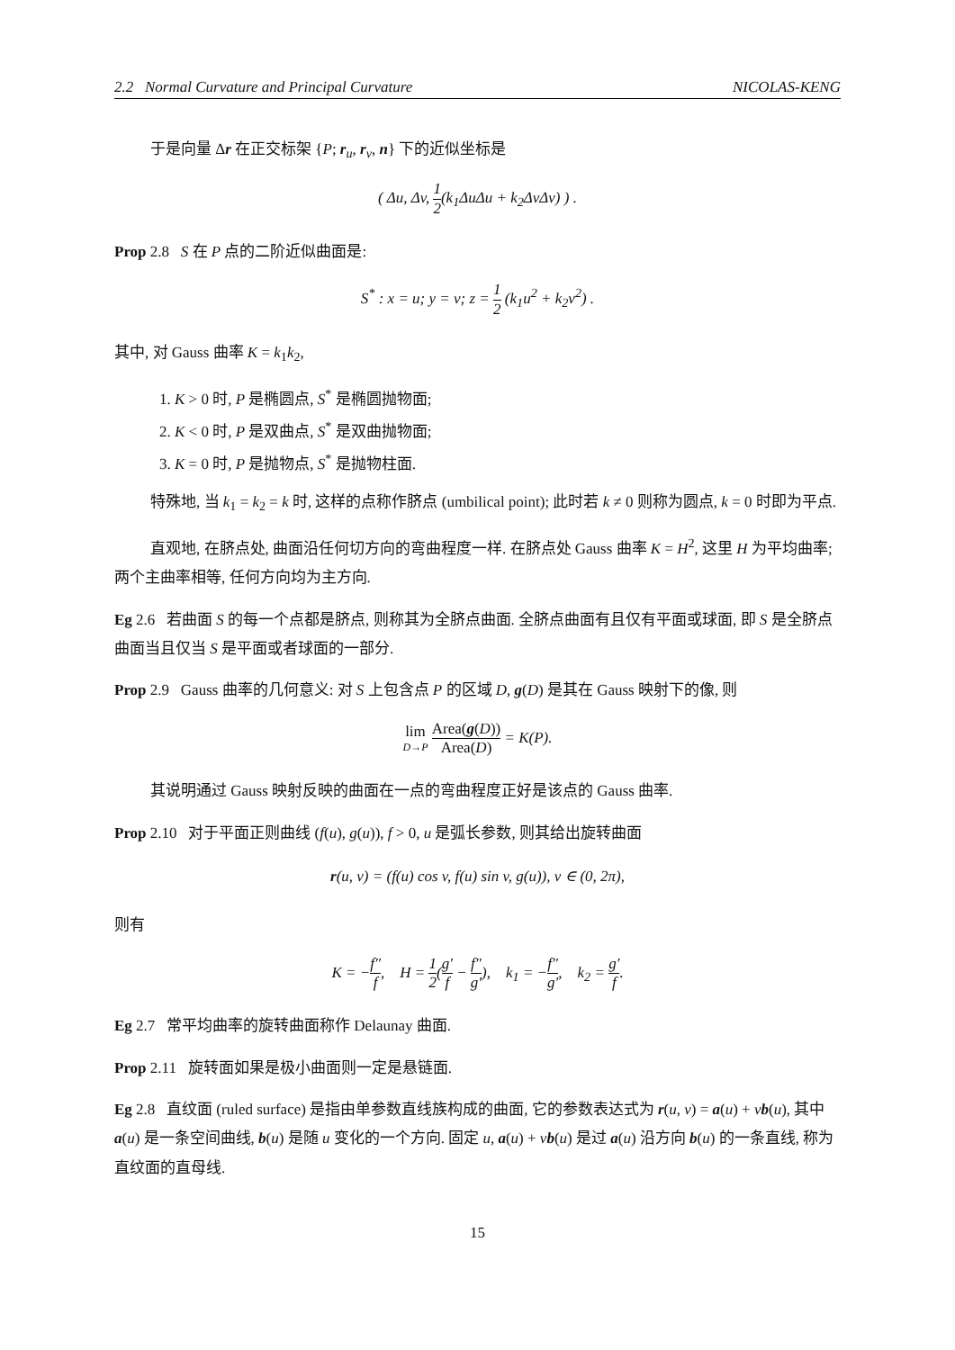2.2 Normal Curvature and Principal Curvature NICOLAS-KENG
于是向量 Δr 在正交标架 {P; r<sub>u</sub>, r<sub>v</sub>, n} 下的近似坐标是
( Δu, Δv, 1 2(k<sub>1</sub>ΔuΔu + k<sub>2</sub>ΔvΔv) ) .
Prop 2.8 S 在 P 点的二阶近似曲面是:
S<sup>*</sup> : x = u; y = v; z = 1 2 (k<sub>1</sub>u<sup>2</sup> + k<sub>2</sub>v<sup>2</sup>) .
其中, 对 Gauss 曲率 K = k<sub>1</sub>k<sub>2</sub>,
1. K > 0 时, P 是椭圆点, S<sup>*</sup> 是椭圆抛物面;
2. K < 0 时, P 是双曲点, S<sup>*</sup> 是双曲抛物面;
3. K = 0 时, P 是抛物点, S<sup>*</sup> 是抛物柱面.
特殊地, 当 k<sub>1</sub> = k<sub>2</sub> = k 时, 这样的点称作脐点 (umbilical point); 此时若 k ≠ 0 则称为圆点, k = 0 时即为平点.
直观地, 在脐点处, 曲面沿任何切方向的弯曲程度一样. 在脐点处 Gauss 曲率 K = H<sup>2</sup>, 这里 H 为平均曲率; 两个主曲率相等, 任何方向均为主方向.
Eg 2.6 若曲面 S 的每一个点都是脐点, 则称其为全脐点曲面. 全脐点曲面有且仅有平面或球面, 即 S 是全脐点曲面当且仅当 S 是平面或者球面的一部分.
Prop 2.9 Gauss 曲率的几何意义: 对 S 上包含点 P 的区域 D, g(D) 是其在 Gauss 映射下的像, 则
lim D→P Area(g(D)) Area(D) = K(P).
其说明通过 Gauss 映射反映的曲面在一点的弯曲程度正好是该点的 Gauss 曲率.
Prop 2.10 对于平面正则曲线 (f(u), g(u)), f > 0, u 是弧长参数, 则其给出旋转曲面
r(u, v) = (f(u) cos v, f(u) sin v, g(u)), v ∈ (0, 2π),
则有
K = −f″ f, H = 1 2(g′ f − f″ g′), k<sub>1</sub> = −f″ g′, k<sub>2</sub> = g′ f.
Eg 2.7 常平均曲率的旋转曲面称作 Delaunay 曲面.
Prop 2.11 旋转面如果是极小曲面则一定是悬链面.
Eg 2.8 直纹面 (ruled surface) 是指由单参数直线族构成的曲面, 它的参数表达式为 r(u, v) = a(u) + vb(u), 其中 a(u) 是一条空间曲线, b(u) 是随 u 变化的一个方向. 固定 u, a(u) + vb(u) 是过 a(u) 沿方向 b(u) 的一条直线, 称为直纹面的直母线.
15